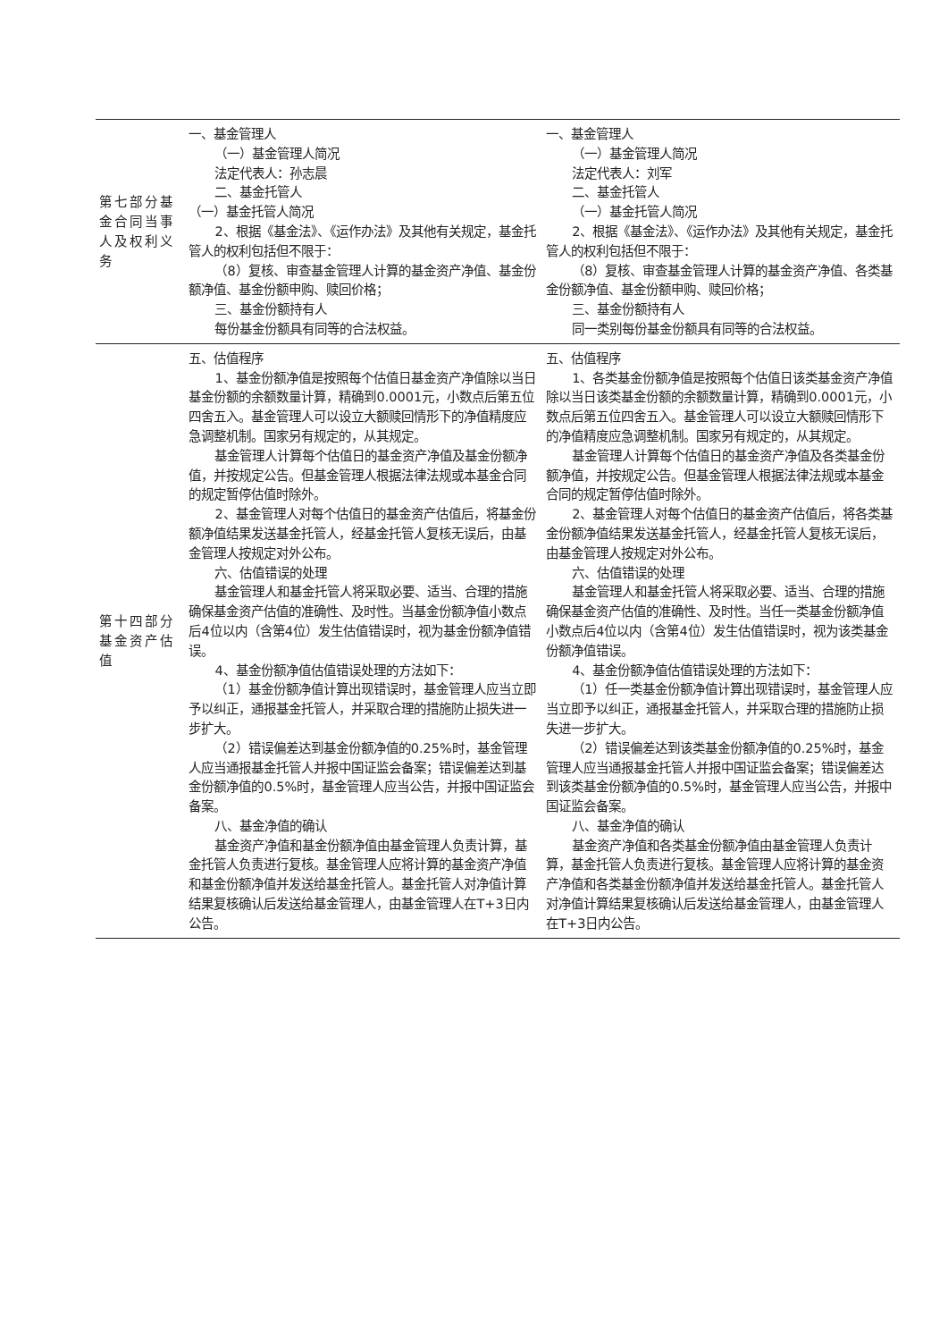| 第七部分基金合同当事人及权利义务 | 一、基金管理人 （一）基金管理人简况 法定代表人：孙志晨 二、基金托管人 （一）基金托管人简况 2、根据《基金法》、《运作办法》及其他有关规定，基金托管人的权利包括但不限于： （8）复核、审查基金管理人计算的基金资产净值、基金份额净值、基金份额申购、赎回价格； 三、基金份额持有人 每份基金份额具有同等的合法权益。 | 一、基金管理人 （一）基金管理人简况 法定代表人：刘军 二、基金托管人 （一）基金托管人简况 2、根据《基金法》、《运作办法》及其他有关规定，基金托管人的权利包括但不限于： （8）复核、审查基金管理人计算的基金资产净值、各类基金份额净值、基金份额申购、赎回价格； 三、基金份额持有人 同一类别每份基金份额具有同等的合法权益。 |
| 第十四部分基金资产估值 | 五、估值程序 1、基金份额净值是按照每个估值日基金资产净值除以当日基金份额的余额数量计算，精确到0.0001元，小数点后第五位四舍五入。基金管理人可以设立大额赎回情形下的净值精度应急调整机制。国家另有规定的，从其规定。 基金管理人计算每个估值日的基金资产净值及基金份额净值，并按规定公告。但基金管理人根据法律法规或本基金合同的规定暂停估值时除外。 2、基金管理人对每个估值日的基金资产估值后，将基金份额净值结果发送基金托管人，经基金托管人复核无误后，由基金管理人按规定对外公布。 六、估值错误的处理 基金管理人和基金托管人将采取必要、适当、合理的措施确保基金资产估值的准确性、及时性。当基金份额净值小数点后4位以内（含第4位）发生估值错误时，视为基金份额净值错误。 4、基金份额净值估值错误处理的方法如下： （1）基金份额净值计算出现错误时，基金管理人应当立即予以纠正，通报基金托管人，并采取合理的措施防止损失进一步扩大。 （2）错误偏差达到基金份额净值的0.25%时，基金管理人应当通报基金托管人并报中国证监会备案；错误偏差达到基金份额净值的0.5%时，基金管理人应当公告，并报中国证监会备案。 八、基金净值的确认 基金资产净值和基金份额净值由基金管理人负责计算，基金托管人负责进行复核。基金管理人应将计算的基金资产净值和基金份额净值并发送给基金托管人。基金托管人对净值计算结果复核确认后发送给基金管理人，由基金管理人在T+3日内公告。 | 五、估值程序 1、各类基金份额净值是按照每个估值日该类基金资产净值除以当日该类基金份额的余额数量计算，精确到0.0001元，小数点后第五位四舍五入。基金管理人可以设立大额赎回情形下的净值精度应急调整机制。国家另有规定的，从其规定。 基金管理人计算每个估值日的基金资产净值及各类基金份额净值，并按规定公告。但基金管理人根据法律法规或本基金合同的规定暂停估值时除外。 2、基金管理人对每个估值日的基金资产估值后，将各类基金份额净值结果发送基金托管人，经基金托管人复核无误后，由基金管理人按规定对外公布。 六、估值错误的处理 基金管理人和基金托管人将采取必要、适当、合理的措施确保基金资产估值的准确性、及时性。当任一类基金份额净值小数点后4位以内（含第4位）发生估值错误时，视为该类基金份额净值错误。 4、基金份额净值估值错误处理的方法如下： （1）任一类基金份额净值计算出现错误时，基金管理人应当立即予以纠正，通报基金托管人，并采取合理的措施防止损失进一步扩大。 （2）错误偏差达到该类基金份额净值的0.25%时，基金管理人应当通报基金托管人并报中国证监会备案；错误偏差达到该类基金份额净值的0.5%时，基金管理人应当公告，并报中国证监会备案。 八、基金净值的确认 基金资产净值和各类基金份额净值由基金管理人负责计算，基金托管人负责进行复核。基金管理人应将计算的基金资产净值和各类基金份额净值并发送给基金托管人。基金托管人对净值计算结果复核确认后发送给基金管理人，由基金管理人在T+3日内公告。 |